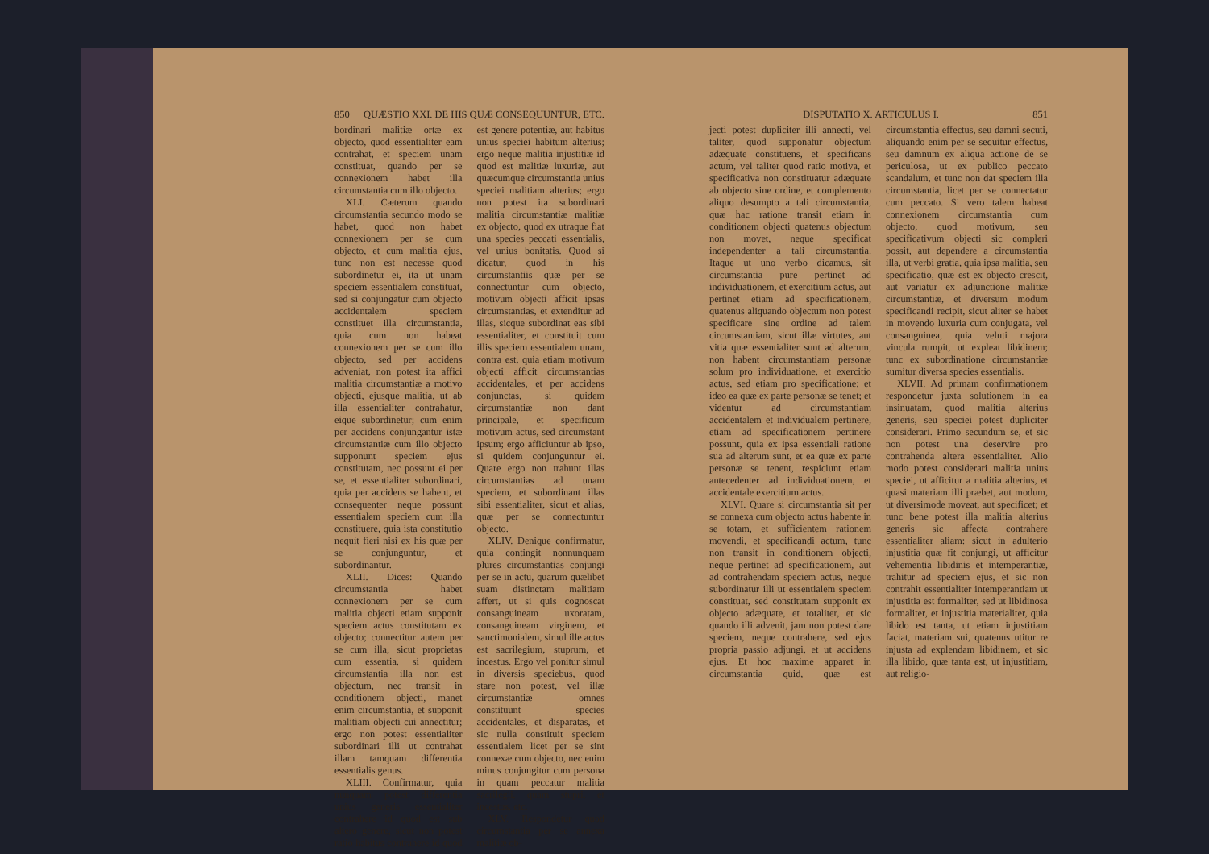850 QUÆSTIO XXI. DE HIS QUÆ CONSEQUUNTUR, ETC.
bordinari malitiæ ortæ ex objecto, quod essentialiter eam contrahat, et speciem unam constituat, quando per se connexionem habet illa circumstantia cum illo objecto.
XLI. Cæterum quando circumstantia secundo modo se habet, quod non habet connexionem per se cum objecto, et cum malitia ejus, tunc non est necesse quod subordinetur ei, ita ut unam speciem essentialem constituat, sed si conjungatur cum objecto accidentalem speciem constituet illa circumstantia, quia cum non habeat connexionem per se cum illo objecto, sed per accidens adveniat, non potest ita affici malitia circumstantiæ a motivo objecti, ejusque malitia, ut ab illa essentialiter contrahatur, eique subordinetur; cum enim per accidens conjungantur istæ circumstantiæ cum illo objecto supponunt speciem ejus constitutam, nec possunt ei per se, et essentialiter subordinari, quia per accidens se habent, et consequenter neque possunt essentialem speciem cum illa constituere, quia ista constitutio nequit fieri nisi ex his quæ per se conjunguntur, et subordinantur.
XLII. Dices: Quando circumstantia habet connexionem per se cum malitia objecti etiam supponit speciem actus constitutam ex objecto; connectitur autem per se cum illa, sicut proprietas cum essentia, si quidem circumstantia illa non est objectum, nec transit in conditionem objecti, manet enim circumstantia, et supponit malitiam objecti cui annectitur; ergo non potest essentialiter subordinari illi ut contrahat illam tamquam differentia essentialis genus.
XLIII. Confirmatur, quia nunquam potest differentia unius generis essentialiter contrahere id quod est sub altero genere, sicut non potest ratio habitus contrahere id quod est genere potentiæ, aut habitus unius speciei habitum alterius; ergo neque malitia injustitiæ id quod est malitiæ luxuriæ, aut quæcumque circumstantia unius speciei malitiam alterius; ergo non potest ita subordinari malitia circumstantiæ malitiæ ex objecto, quod ex utraque fiat una species peccati essentialis, vel unius bonitatis. Quod si dicatur, quod in his circumstantiis quæ per se connectuntur cum objecto, motivum objecti afficit ipsas circumstantias, et extenditur ad illas, sicque subordinat eas sibi essentialiter, et constituit cum illis speciem essentialem unam, contra est, quia etiam motivum objecti afficit circumstantias accidentales, et per accidens conjunctas, si quidem circumstantiæ non dant principale, et specificum motivum actus, sed circumstant ipsum; ergo afficiuntur ab ipso, si quidem conjunguntur ei. Quare ergo non trahunt illas circumstantias ad unam speciem, et subordinant illas sibi essentialiter, sicut et alias, quæ per se connectuntur objecto.
XLIV. Denique confirmatur, quia contingit nonnunquam plures circumstantias conjungi per se in actu, quarum quælibet suam distinctam malitiam affert, ut si quis cognoscat consanguineam uxoratam, consanguineam virginem, et sanctimonialem, simul ille actus est sacrilegium, stuprum, et incestus. Ergo vel ponitur simul in diversis speciebus, quod stare non potest, vel illæ circumstantiæ omnes constituunt species accidentales, et disparatas, et sic nulla constituit speciem essentialem licet per se sint connexæ cum objecto, nec enim minus conjungitur cum persona in quam peccatur malitia sacrilegii, quam stupri, et incestus, etc.
XLV. Respondetur quod circumstantia per se annexa malitiæ ob-
DISPUTATIO X. ARTICULUS I. 851
jecti potest dupliciter illi annecti, vel taliter, quod supponatur objectum adæquate constituens, et specificans actum, vel taliter quod ratio motiva, et specificativa non constituatur adæquate ab objecto sine ordine, et complemento aliquo desumpto a tali circumstantia, quæ hac ratione transit etiam in conditionem objecti quatenus objectum non movet, neque specificat independenter a tali circumstantia. Itaque ut uno verbo dicamus, sit circumstantia pure pertinet ad individuationem, et exercitium actus, aut pertinet etiam ad specificationem, quatenus aliquando objectum non potest specificare sine ordine ad talem circumstantiam, sicut illæ virtutes, aut vitia quæ essentialiter sunt ad alterum, non habent circumstantiam personæ solum pro individuatione, et exercitio actus, sed etiam pro specificatione; et ideo ea quæ ex parte personæ se tenet; et videntur ad circumstantiam accidentalem et individualem pertinere, etiam ad specificationem pertinere possunt, quia ex ipsa essentiali ratione sua ad alterum sunt, et ea quæ ex parte personæ se tenent, respiciunt etiam antecedenter ad individuationem, et accidentale exercitium actus.
XLVI. Quare si circumstantia sit per se connexa cum objecto actus habente in se totam, et sufficientem rationem movendi, et specificandi actum, tunc non transit in conditionem objecti, neque pertinet ad specificationem, aut ad contrahendam speciem actus, neque subordinatur illi ut essentialem speciem constituat, sed constitutam supponit ex objecto adæquate, et totaliter, et sic quando illi advenit, jam non potest dare speciem, neque contrahere, sed ejus propria passio adjungi, et ut accidens ejus. Et hoc maxime apparet in circumstantia quid, quæ est circumstantia effectus, seu damni secuti, aliquando enim per se sequitur effectus, seu damnum ex aliqua actione de se periculosa, ut ex publico peccato scandalum, et tunc non dat speciem illa circumstantia, licet per se connectatur cum peccato. Si vero talem habeat connexionem circumstantia cum objecto, quod motivum, seu specificativum objecti sic compleri possit, aut dependere a circumstantia illa, ut verbi gratia, quia ipsa malitia, seu specificatio, quæ est ex objecto crescit, aut variatur ex adjunctione malitiæ circumstantiæ, et diversum modum specificandi recipit, sicut aliter se habet in movendo luxuria cum conjugata, vel consanguinea, quia veluti majora vincula rumpit, ut expleat libidinem; tunc ex subordinatione circumstantiæ sumitur diversa species essentialis.
XLVII. Ad primam confirmationem respondetur juxta solutionem in ea insinuatam, quod malitia alterius generis, seu speciei potest dupliciter considerari. Primo secundum se, et sic non potest una deservire pro contrahenda altera essentialiter. Alio modo potest considerari malitia unius speciei, ut afficitur a malitia alterius, et quasi materiam illi præbet, aut modum, ut diversimode moveat, aut specificet; et tunc bene potest illa malitia alterius generis sic affecta contrahere essentialiter aliam: sicut in adulterio injustitia quæ fit conjungi, ut afficitur vehementia libidinis et intemperantiæ, trahitur ad speciem ejus, et sic non contrahit essentialiter intemperantiam ut injustitia est formaliter, sed ut libidinosa formaliter, et injustitia materialiter, quia libido est tanta, ut etiam injustitiam faciat, materiam sui, quatenus utitur re injusta ad explendam libidinem, et sic illa libido, quæ tanta est, ut injustitiam, aut religio-